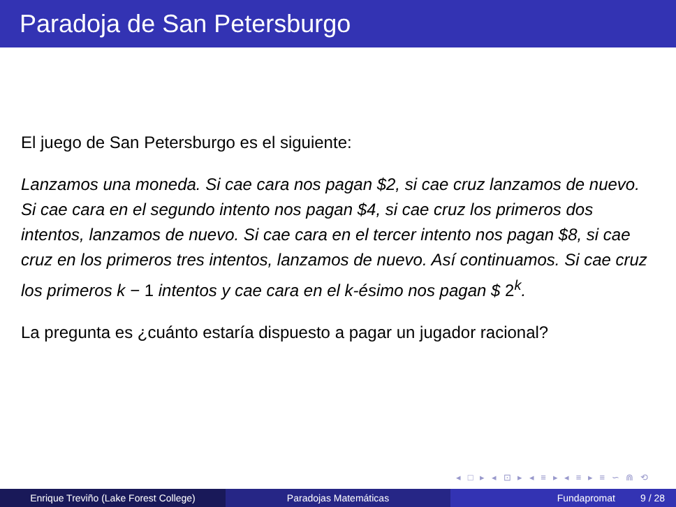Paradoja de San Petersburgo
El juego de San Petersburgo es el siguiente:
Lanzamos una moneda. Si cae cara nos pagan $2, si cae cruz lanzamos de nuevo. Si cae cara en el segundo intento nos pagan $4, si cae cruz los primeros dos intentos, lanzamos de nuevo. Si cae cara en el tercer intento nos pagan $8, si cae cruz en los primeros tres intentos, lanzamos de nuevo. Así continuamos. Si cae cruz los primeros k − 1 intentos y cae cara en el k-ésimo nos pagan $ 2<sup>k</sup>.
La pregunta es ¿cuánto estaría dispuesto a pagar un jugador racional?
◂ □ ▸ ◂ ⊡ ▸ ◂ ≡ ▸ ◂ ≡ ▸ ≡ ∽ ⋒ ⟲
Enrique Treviño (Lake Forest College) Paradojas Matemáticas Fundapromat 9 / 28